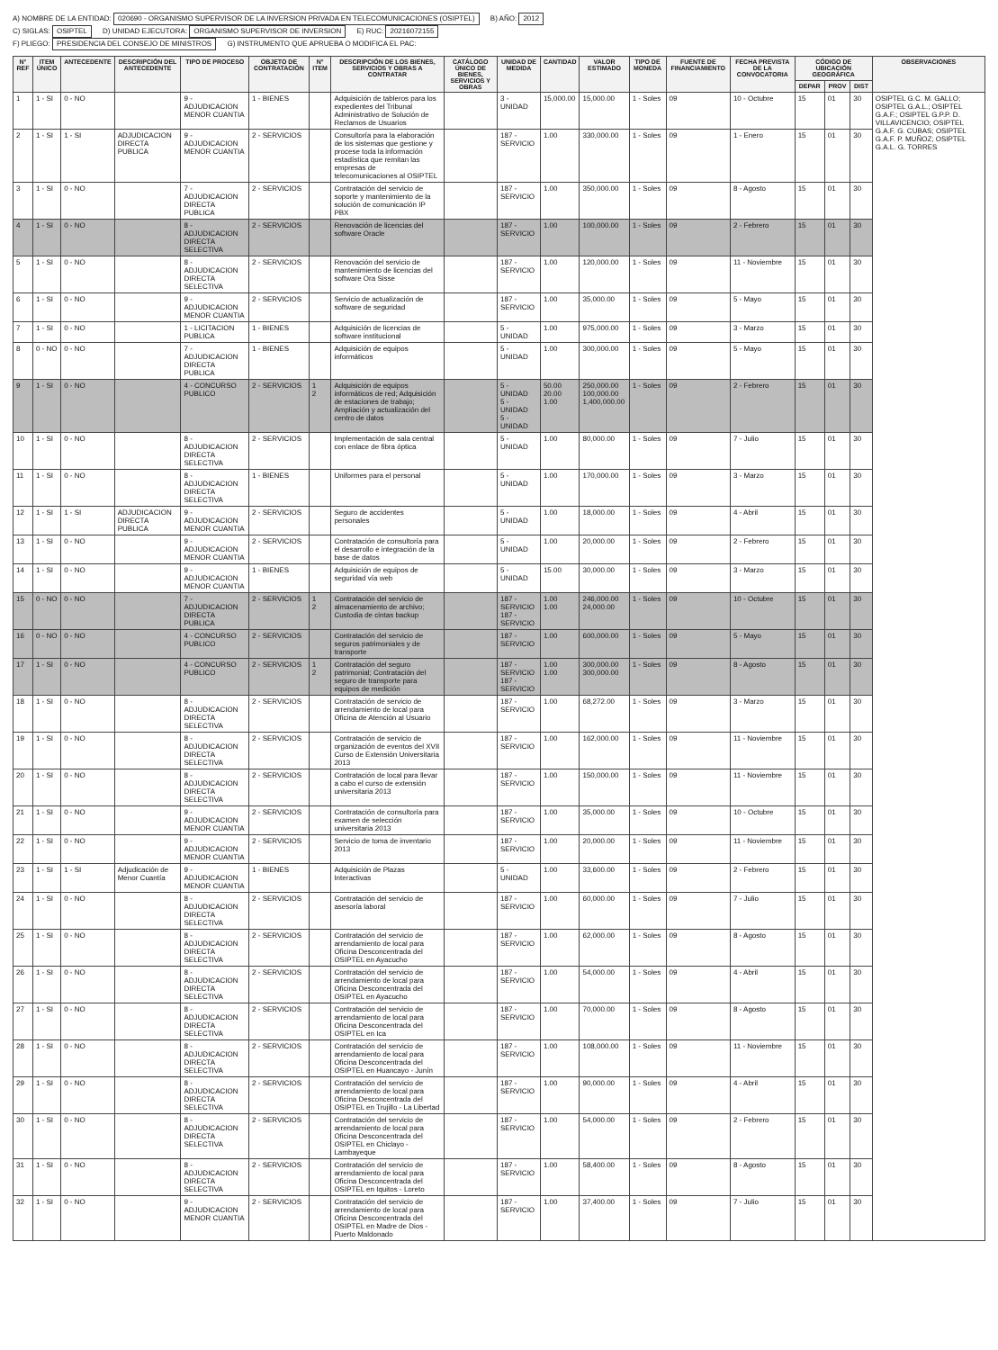A) NOMBRE DE LA ENTIDAD: 020690 - ORGANISMO SUPERVISOR DE LA INVERSION PRIVADA EN TELECOMUNICACIONES (OSIPTEL) B) AÑO: 2012
C) SIGLAS: OSIPTEL D) UNIDAD EJECUTORA: ORGANISMO SUPERVISOR DE INVERSION E) RUC: 20216072155
F) PLIEGO: PRESIDENCIA DEL CONSEJO DE MINISTROS G) INSTRUMENTO QUE APRUEBA O MODIFICA EL PAC:
| N° REF | ITEM ÚNICO | ANTECEDENTE | DESCRIPCIÓN DEL ANTECEDENTE | TIPO DE PROCESO | OBJETO DE CONTRATACIÓN | N° ITEM | DESCRIPCIÓN DE LOS BIENES, SERVICIOS Y OBRAS A CONTRATAR | CATÁLOGO ÚNICO DE BIENES, SERVICIOS Y OBRAS | UNIDAD DE MEDIDA | CANTIDAD | VALOR ESTIMADO | TIPO DE MONEDA | FUENTE DE FINANCIAMIENTO | FECHA PREVISTA DE LA CONVOCATORIA | CÓDIGO DE UBICACIÓN GEOGRÁFICA | | | OBSERVACIONES |
| --- | --- | --- | --- | --- | --- | --- | --- | --- | --- | --- | --- | --- | --- | --- | --- | --- | --- | --- |
| | | | | | | | | | | | | | | | DEPAR | PROV | DIST | |
| 1 | 1 - SI | 0 - NO | | 9 - ADJUDICACION MENOR CUANTIA | 1 - BIENES | | Adquisición de tableros para los expedientes del Tribunal Administrativo de Solución de Reclamos de Usuarios | | 3 - UNIDAD | 15,000.00 | 15,000.00 | 1 - Soles | 09 | 10 - Octubre | 15 | 01 | 30 | OSIPTEL G.C. M. GALLO; OSIPTEL G.A.L.; OSIPTEL G.A.F.; OSIPTEL G.P.P. D. VILLAVICENCIO; OSIPTEL G.A.F. G. CUBAS; OSIPTEL G.A.F. P. MUÑOZ; OSIPTEL G.A.L. G. TORRES |
| 2 | 1 - SI | 1 - SI | ADJUDICACION DIRECTA PUBLICA | 9 - ADJUDICACION MENOR CUANTIA | 2 - SERVICIOS | | Consultoría para la elaboración de los sistemas que gestione y procese toda la información estadística que remitan las empresas de telecomunicaciones al OSIPTEL | | 187 - SERVICIO | 1.00 | 330,000.00 | 1 - Soles | 09 | 1 - Enero | 15 | 01 | 30 | |
| 3 | 1 - SI | 0 - NO | | 7 - ADJUDICACION DIRECTA PUBLICA | 2 - SERVICIOS | | Contratación del servicio de soporte y mantenimiento de la solución de comunicación IP PBX | | 187 - SERVICIO | 1.00 | 350,000.00 | 1 - Soles | 09 | 8 - Agosto | 15 | 01 | 30 | |
| 4 | 1 - SI | 0 - NO | | 8 - ADJUDICACION DIRECTA SELECTIVA | 2 - SERVICIOS | | Renovación de licencias del software Oracle | | 187 - SERVICIO | 1.00 | 100,000.00 | 1 - Soles | 09 | 2 - Febrero | 15 | 01 | 30 | |
| 5 | 1 - SI | 0 - NO | | 8 - ADJUDICACION DIRECTA SELECTIVA | 2 - SERVICIOS | | Renovación del servicio de mantenimiento de licencias del software Ora Sisse | | 187 - SERVICIO | 1.00 | 120,000.00 | 1 - Soles | 09 | 11 - Noviembre | 15 | 01 | 30 | |
| 6 | 1 - SI | 0 - NO | | 9 - ADJUDICACION MENOR CUANTIA | 2 - SERVICIOS | | Servicio de actualización de software de seguridad | | 187 - SERVICIO | 1.00 | 35,000.00 | 1 - Soles | 09 | 5 - Mayo | 15 | 01 | 30 | |
| 7 | 1 - SI | 0 - NO | | 1 - LICITACION PUBLICA | 1 - BIENES | | Adquisición de licencias de software institucional | | 5 - UNIDAD | 1.00 | 975,000.00 | 1 - Soles | 09 | 3 - Marzo | 15 | 01 | 30 | |
| 8 | 0 - NO | 0 - NO | | 7 - ADJUDICACION DIRECTA PUBLICA | 1 - BIENES | | Adquisición de equipos informáticos | | 5 - UNIDAD | 1.00 | 300,000.00 | 1 - Soles | 09 | 5 - Mayo | 15 | 01 | 30 | |
| 9 | 1 - SI | 0 - NO | | 4 - CONCURSO PUBLICO | 2 - SERVICIOS | 1 2 | Adquisición de equipos informáticos de red; Adquisición de estaciones de trabajo; Ampliación y actualización del centro de datos | | 5 - UNIDAD 5 - UNIDAD 5 - UNIDAD | 50.00 20.00 1.00 | 250,000.00 100,000.00 1,400,000.00 | 1 - Soles | 09 | 2 - Febrero | 15 | 01 | 30 | |
| 10 | 1 - SI | 0 - NO | | 8 - ADJUDICACION DIRECTA SELECTIVA | 2 - SERVICIOS | | Implementación de sala central con enlace de fibra óptica | | 5 - UNIDAD | 1.00 | 80,000.00 | 1 - Soles | 09 | 7 - Julio | 15 | 01 | 30 | |
| 11 | 1 - SI | 0 - NO | | 8 - ADJUDICACION DIRECTA SELECTIVA | 1 - BIENES | | Uniformes para el personal | | 5 - UNIDAD | 1.00 | 170,000.00 | 1 - Soles | 09 | 3 - Marzo | 15 | 01 | 30 | |
| 12 | 1 - SI | 1 - SI | ADJUDICACION DIRECTA PUBLICA | 9 - ADJUDICACION MENOR CUANTIA | 2 - SERVICIOS | | Seguro de accidentes personales | | 5 - UNIDAD | 1.00 | 18,000.00 | 1 - Soles | 09 | 4 - Abril | 15 | 01 | 30 | |
| 13 | 1 - SI | 0 - NO | | 9 - ADJUDICACION MENOR CUANTIA | 2 - SERVICIOS | | Contratación de consultoría para el desarrollo e integración de la base de datos | | 5 - UNIDAD | 1.00 | 20,000.00 | 1 - Soles | 09 | 2 - Febrero | 15 | 01 | 30 | |
| 14 | 1 - SI | 0 - NO | | 9 - ADJUDICACION MENOR CUANTIA | 1 - BIENES | | Adquisición de equipos de seguridad vía web | | 5 - UNIDAD | 15.00 | 30,000.00 | 1 - Soles | 09 | 3 - Marzo | 15 | 01 | 30 | |
| 15 | 0 - NO | 0 - NO | | 7 - ADJUDICACION DIRECTA PUBLICA | 2 - SERVICIOS | 1 2 | Contratación del servicio de almacenamiento de archivo; Custodia de cintas backup | | 187 - SERVICIO 187 - SERVICIO | 1.00 1.00 | 246,000.00 24,000.00 | 1 - Soles | 09 | 10 - Octubre | 15 | 01 | 30 | |
| 16 | 0 - NO | 0 - NO | | 4 - CONCURSO PUBLICO | 2 - SERVICIOS | | Contratación del servicio de seguros patrimoniales y de transporte | | 187 - SERVICIO | 1.00 | 600,000.00 | 1 - Soles | 09 | 5 - Mayo | 15 | 01 | 30 | |
| 17 | 1 - SI | 0 - NO | | 4 - CONCURSO PUBLICO | 2 - SERVICIOS | 1 2 | Contratación del seguro patrimonial; Contratación del seguro de transporte para equipos de medición | | 187 - SERVICIO 187 - SERVICIO | 1.00 1.00 | 300,000.00 300,000.00 | 1 - Soles | 09 | 8 - Agosto | 15 | 01 | 30 | |
| 18 | 1 - SI | 0 - NO | | 8 - ADJUDICACION DIRECTA SELECTIVA | 2 - SERVICIOS | | Contratación de servicio de arrendamiento de local para Oficina de Atención al Usuario | | 187 - SERVICIO | 1.00 | 68,272.00 | 1 - Soles | 09 | 3 - Marzo | 15 | 01 | 30 | |
| 19 | 1 - SI | 0 - NO | | 8 - ADJUDICACION DIRECTA SELECTIVA | 2 - SERVICIOS | | Contratación de servicio de organización de eventos del XVII Curso de Extensión Universitaria 2013 | | 187 - SERVICIO | 1.00 | 162,000.00 | 1 - Soles | 09 | 11 - Noviembre | 15 | 01 | 30 | |
| 20 | 1 - SI | 0 - NO | | 8 - ADJUDICACION DIRECTA SELECTIVA | 2 - SERVICIOS | | Contratación de local para llevar a cabo el curso de extensión universitaria 2013 | | 187 - SERVICIO | 1.00 | 150,000.00 | 1 - Soles | 09 | 11 - Noviembre | 15 | 01 | 30 | |
| 21 | 1 - SI | 0 - NO | | 9 - ADJUDICACION MENOR CUANTIA | 2 - SERVICIOS | | Contratación de consultoría para examen de selección universitaria 2013 | | 187 - SERVICIO | 1.00 | 35,000.00 | 1 - Soles | 09 | 10 - Octubre | 15 | 01 | 30 | |
| 22 | 1 - SI | 0 - NO | | 9 - ADJUDICACION MENOR CUANTIA | 2 - SERVICIOS | | Servicio de toma de inventario 2013 | | 187 - SERVICIO | 1.00 | 20,000.00 | 1 - Soles | 09 | 11 - Noviembre | 15 | 01 | 30 | |
| 23 | 1 - SI | 1 - SI | Adjudicación de Menor Cuantía | 9 - ADJUDICACION MENOR CUANTIA | 1 - BIENES | | Adquisición de Plazas Interactivas | | 5 - UNIDAD | 1.00 | 33,600.00 | 1 - Soles | 09 | 2 - Febrero | 15 | 01 | 30 | |
| 24 | 1 - SI | 0 - NO | | 8 - ADJUDICACION DIRECTA SELECTIVA | 2 - SERVICIOS | | Contratación del servicio de asesoría laboral | | 187 - SERVICIO | 1.00 | 60,000.00 | 1 - Soles | 09 | 7 - Julio | 15 | 01 | 30 | |
| 25 | 1 - SI | 0 - NO | | 8 - ADJUDICACION DIRECTA SELECTIVA | 2 - SERVICIOS | | Contratación del servicio de arrendamiento de local para Oficina Desconcentrada del OSIPTEL en Ayacucho | | 187 - SERVICIO | 1.00 | 62,000.00 | 1 - Soles | 09 | 8 - Agosto | 15 | 01 | 30 | |
| 26 | 1 - SI | 0 - NO | | 8 - ADJUDICACION DIRECTA SELECTIVA | 2 - SERVICIOS | | Contratación del servicio de arrendamiento de local para Oficina Desconcentrada del OSIPTEL en Ayacucho | | 187 - SERVICIO | 1.00 | 54,000.00 | 1 - Soles | 09 | 4 - Abril | 15 | 01 | 30 | |
| 27 | 1 - SI | 0 - NO | | 8 - ADJUDICACION DIRECTA SELECTIVA | 2 - SERVICIOS | | Contratación del servicio de arrendamiento de local para Oficina Desconcentrada del OSIPTEL en Ica | | 187 - SERVICIO | 1.00 | 70,000.00 | 1 - Soles | 09 | 8 - Agosto | 15 | 01 | 30 | |
| 28 | 1 - SI | 0 - NO | | 8 - ADJUDICACION DIRECTA SELECTIVA | 2 - SERVICIOS | | Contratación del servicio de arrendamiento de local para Oficina Desconcentrada del OSIPTEL en Huancayo - Junín | | 187 - SERVICIO | 1.00 | 108,000.00 | 1 - Soles | 09 | 11 - Noviembre | 15 | 01 | 30 | |
| 29 | 1 - SI | 0 - NO | | 8 - ADJUDICACION DIRECTA SELECTIVA | 2 - SERVICIOS | | Contratación del servicio de arrendamiento de local para Oficina Desconcentrada del OSIPTEL en Trujillo - La Libertad | | 187 - SERVICIO | 1.00 | 90,000.00 | 1 - Soles | 09 | 4 - Abril | 15 | 01 | 30 | |
| 30 | 1 - SI | 0 - NO | | 8 - ADJUDICACION DIRECTA SELECTIVA | 2 - SERVICIOS | | Contratación del servicio de arrendamiento de local para Oficina Desconcentrada del OSIPTEL en Chiclayo - Lambayeque | | 187 - SERVICIO | 1.00 | 54,000.00 | 1 - Soles | 09 | 2 - Febrero | 15 | 01 | 30 | |
| 31 | 1 - SI | 0 - NO | | 8 - ADJUDICACION DIRECTA SELECTIVA | 2 - SERVICIOS | | Contratación del servicio de arrendamiento de local para Oficina Desconcentrada del OSIPTEL en Iquitos - Loreto | | 187 - SERVICIO | 1.00 | 58,400.00 | 1 - Soles | 09 | 8 - Agosto | 15 | 01 | 30 | |
| 32 | 1 - SI | 0 - NO | | 9 - ADJUDICACION MENOR CUANTIA | 2 - SERVICIOS | | Contratación del servicio de arrendamiento de local para Oficina Desconcentrada del OSIPTEL en Madre de Dios - Puerto Maldonado | | 187 - SERVICIO | 1.00 | 37,400.00 | 1 - Soles | 09 | 7 - Julio | 15 | 01 | 30 | |